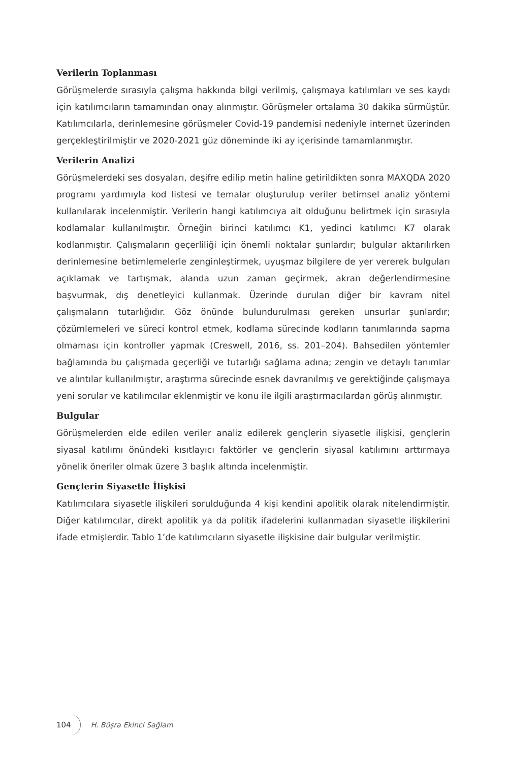Verilerin Toplanması
Görüşmelerde sırasıyla çalışma hakkında bilgi verilmiş, çalışmaya katılımları ve ses kaydı için katılımcıların tamamından onay alınmıştır. Görüşmeler ortalama 30 dakika sürmüştür. Katılımcılarla, derinlemesine görüşmeler Covid-19 pandemisi nedeniyle internet üzerinden gerçekleştirilmiştir ve 2020-2021 güz döneminde iki ay içerisinde tamamlanmıştır.
Verilerin Analizi
Görüşmelerdeki ses dosyaları, deşifre edilip metin haline getirildikten sonra MAXQDA 2020 programı yardımıyla kod listesi ve temalar oluşturulup veriler betimsel analiz yöntemi kullanılarak incelenmiştir. Verilerin hangi katılımcıya ait olduğunu belirtmek için sırasıyla kodlamalar kullanılmıştır. Örneğin birinci katılımcı K1, yedinci katılımcı K7 olarak kodlanmıştır. Çalışmaların geçerliliği için önemli noktalar şunlardır; bulgular aktarılırken derinlemesine betimlemelerle zenginleştirmek, uyuşmaz bilgilere de yer vererek bulguları açıklamak ve tartışmak, alanda uzun zaman geçirmek, akran değerlendirmesine başvurmak, dış denetleyici kullanmak. Üzerinde durulan diğer bir kavram nitel çalışmaların tutarlığıdır. Göz önünde bulundurulması gereken unsurlar şunlardır; çözümlemeleri ve süreci kontrol etmek, kodlama sürecinde kodların tanımlarında sapma olmaması için kontroller yapmak (Creswell, 2016, ss. 201–204). Bahsedilen yöntemler bağlamında bu çalışmada geçerliği ve tutarlığı sağlama adına; zengin ve detaylı tanımlar ve alıntılar kullanılmıştır, araştırma sürecinde esnek davranılmış ve gerektiğinde çalışmaya yeni sorular ve katılımcılar eklenmiştir ve konu ile ilgili araştırmacılardan görüş alınmıştır.
Bulgular
Görüşmelerden elde edilen veriler analiz edilerek gençlerin siyasetle ilişkisi, gençlerin siyasal katılımı önündeki kısıtlayıcı faktörler ve gençlerin siyasal katılımını arttırmaya yönelik öneriler olmak üzere 3 başlık altında incelenmiştir.
Gençlerin Siyasetle İlişkisi
Katılımcılara siyasetle ilişkileri sorulduğunda 4 kişi kendini apolitik olarak nitelendirmiştir. Diğer katılımcılar, direkt apolitik ya da politik ifadelerini kullanmadan siyasetle ilişkilerini ifade etmişlerdir. Tablo 1’de katılımcıların siyasetle ilişkisine dair bulgular verilmiştir.
104 H. Büşra Ekinci Sağlam